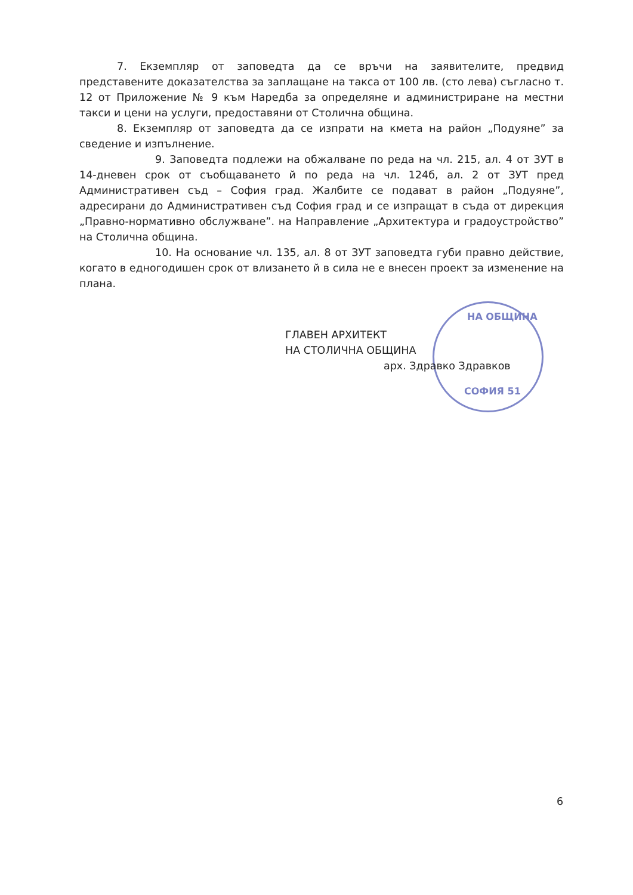НА ОБЩИНА
СОФИЯ 51
7. Екземпляр от заповедта да се връчи на заявителите, предвид представените доказателства за заплащане на такса от 100 лв. (сто лева) съгласно т. 12 от Приложение № 9 към Наредба за определяне и администриране на местни такси и цени на услуги, предоставяни от Столична община.
8. Екземпляр от заповедта да се изпрати на кмета на район „Подуяне” за сведение и изпълнение.
9. Заповедта подлежи на обжалване по реда на чл. 215, ал. 4 от ЗУТ в 14-дневен срок от съобщаването й по реда на чл. 124б, ал. 2 от ЗУТ пред Административен съд – София град. Жалбите се подават в район „Подуяне”, адресирани до Административен съд София град и се изпращат в съда от дирекция „Правно-нормативно обслужване”. на Направление „Архитектура и градоустройство” на Столична община.
10. На основание чл. 135, ал. 8 от ЗУТ заповедта губи правно действие, когато в едногодишен срок от влизането й в сила не е внесен проект за изменение на плана.
ГЛАВЕН АРХИТЕКТ
НА СТОЛИЧНА ОБЩИНА
арх. Здравко Здравков
6